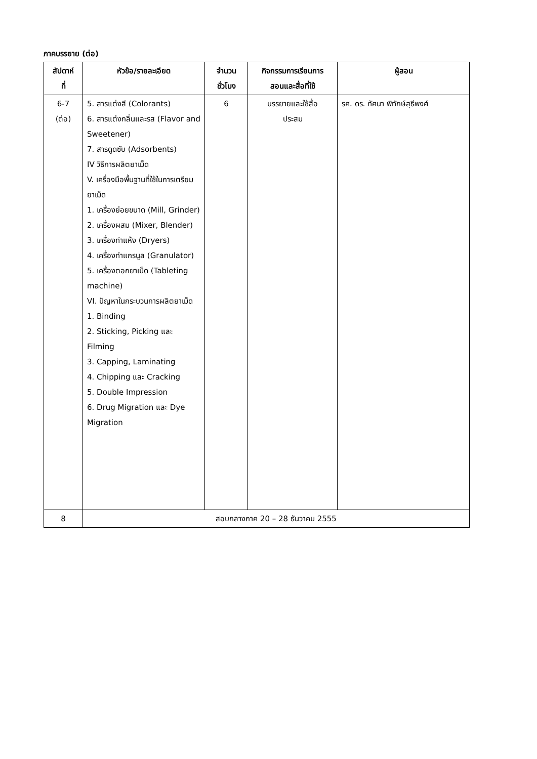ภาคบรรยาย (ต่อ)
| สัปดาห์ ที่ | หัวข้อ/รายละเอียด | จำนวน ชั่วโมง | กิจกรรมการเรียนการ สอนและสื่อที่ใช้ | ผู้สอน |
| --- | --- | --- | --- | --- |
| 6-7 (ต่อ) | 5. สารแต่งสี (Colorants) 6. สารแต่งกลิ่นและรส (Flavor and Sweetener) 7. สารดูดซับ (Adsorbents) IV วิธีการผลิตยาเม็ด V. เครื่องมือพื้นฐานที่ใช้ในการเตรียมยาเม็ด 1. เครื่องย่อยขนาด (Mill, Grinder) 2. เครื่องผสม (Mixer, Blender) 3. เครื่องทำแห้ง (Dryers) 4. เครื่องทำแกรนูล (Granulator) 5. เครื่องตอกยาเม็ด (Tableting machine) VI. ปัญหาในกระบวนการผลิตยาเม็ด 1. Binding 2. Sticking, Picking และ Filming 3. Capping, Laminating 4. Chipping และ Cracking 5. Double Impression 6. Drug Migration และ Dye Migration | 6 | บรรยายและใช้สื่อ ประสม | รศ. ดร. ทัศนา พิทักษ์สุธีพงศ์ |
| 8 | สอบกลางภาค 20 – 28 ธันวาคม 2555 | | | |